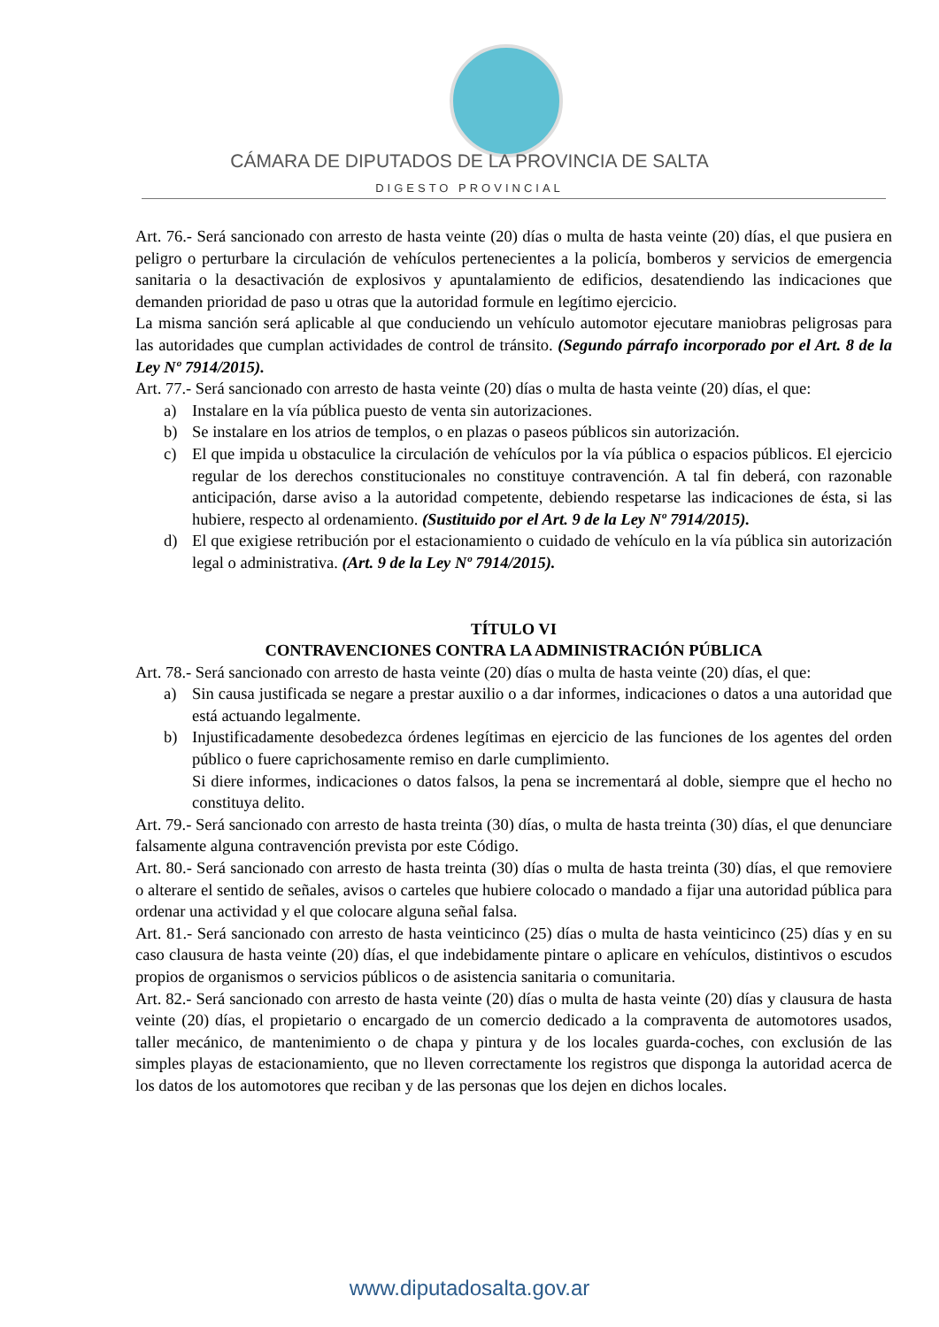CÁMARA DE DIPUTADOS DE LA PROVINCIA DE SALTA
DIGESTO PROVINCIAL
Art. 76.- Será sancionado con arresto de hasta veinte (20) días o multa de hasta veinte (20) días, el que pusiera en peligro o perturbare la circulación de vehículos pertenecientes a la policía, bomberos y servicios de emergencia sanitaria o la desactivación de explosivos y apuntalamiento de edificios, desatendiendo las indicaciones que demanden prioridad de paso u otras que la autoridad formule en legítimo ejercicio.
La misma sanción será aplicable al que conduciendo un vehículo automotor ejecutare maniobras peligrosas para las autoridades que cumplan actividades de control de tránsito. (Segundo párrafo incorporado por el Art. 8 de la Ley Nº 7914/2015).
Art. 77.- Será sancionado con arresto de hasta veinte (20) días o multa de hasta veinte (20) días, el que:
a) Instalare en la vía pública puesto de venta sin autorizaciones.
b) Se instalare en los atrios de templos, o en plazas o paseos públicos sin autorización.
c) El que impida u obstaculice la circulación de vehículos por la vía pública o espacios públicos. El ejercicio regular de los derechos constitucionales no constituye contravención. A tal fin deberá, con razonable anticipación, darse aviso a la autoridad competente, debiendo respetarse las indicaciones de ésta, si las hubiere, respecto al ordenamiento. (Sustituido por el Art. 9 de la Ley Nº 7914/2015).
d) El que exigiese retribución por el estacionamiento o cuidado de vehículo en la vía pública sin autorización legal o administrativa. (Art. 9 de la Ley Nº 7914/2015).
TÍTULO VI
CONTRAVENCIONES CONTRA LA ADMINISTRACIÓN PÚBLICA
Art. 78.- Será sancionado con arresto de hasta veinte (20) días o multa de hasta veinte (20) días, el que:
a) Sin causa justificada se negare a prestar auxilio o a dar informes, indicaciones o datos a una autoridad que está actuando legalmente.
b) Injustificadamente desobedezca órdenes legítimas en ejercicio de las funciones de los agentes del orden público o fuere caprichosamente remiso en darle cumplimiento.
Si diere informes, indicaciones o datos falsos, la pena se incrementará al doble, siempre que el hecho no constituya delito.
Art. 79.- Será sancionado con arresto de hasta treinta (30) días, o multa de hasta treinta (30) días, el que denunciare falsamente alguna contravención prevista por este Código.
Art. 80.- Será sancionado con arresto de hasta treinta (30) días o multa de hasta treinta (30) días, el que removiere o alterare el sentido de señales, avisos o carteles que hubiere colocado o mandado a fijar una autoridad pública para ordenar una actividad y el que colocare alguna señal falsa.
Art. 81.- Será sancionado con arresto de hasta veinticinco (25) días o multa de hasta veinticinco (25) días y en su caso clausura de hasta veinte (20) días, el que indebidamente pintare o aplicare en vehículos, distintivos o escudos propios de organismos o servicios públicos o de asistencia sanitaria o comunitaria.
Art. 82.- Será sancionado con arresto de hasta veinte (20) días o multa de hasta veinte (20) días y clausura de hasta veinte (20) días, el propietario o encargado de un comercio dedicado a la compraventa de automotores usados, taller mecánico, de mantenimiento o de chapa y pintura y de los locales guarda-coches, con exclusión de las simples playas de estacionamiento, que no lleven correctamente los registros que disponga la autoridad acerca de los datos de los automotores que reciban y de las personas que los dejen en dichos locales.
www.diputadosalta.gov.ar